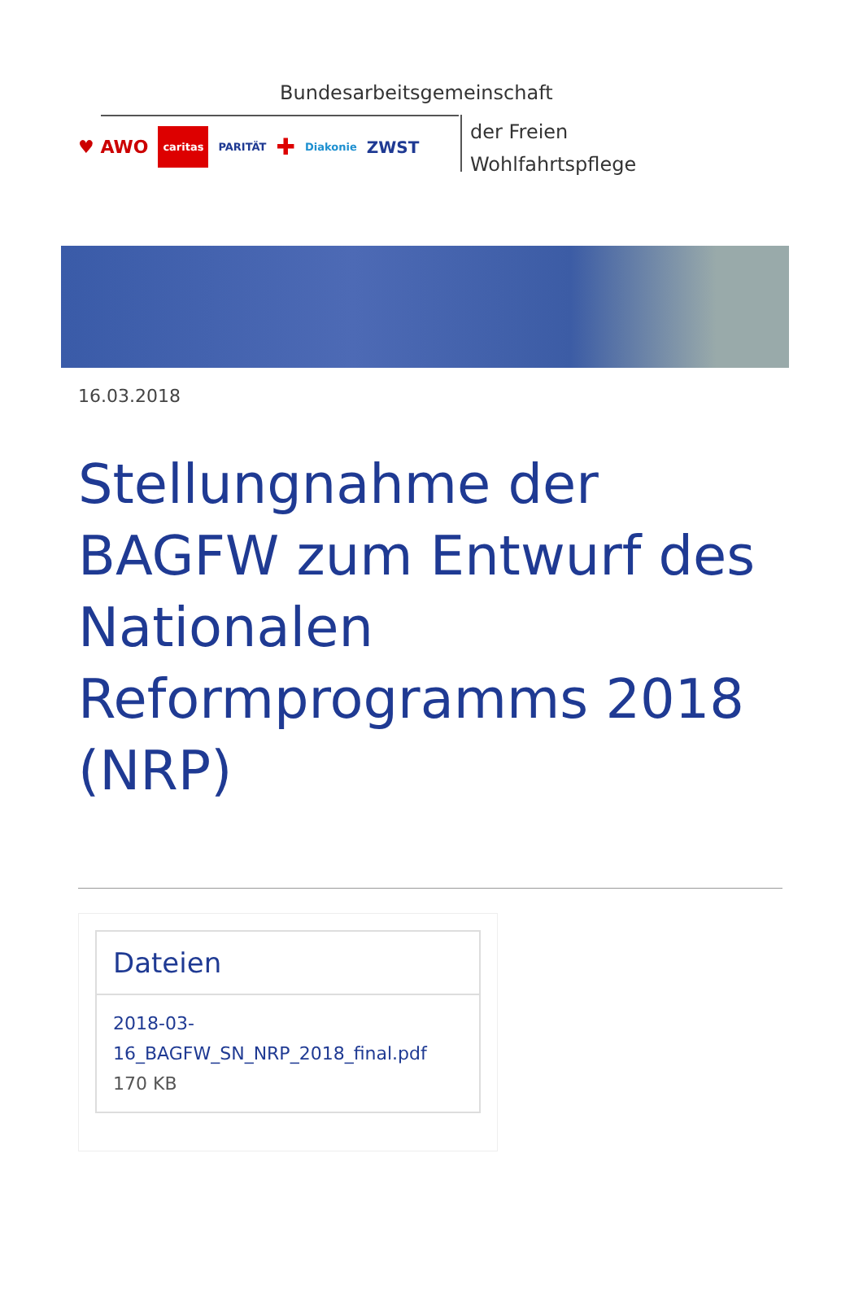Bundesarbeitsgemeinschaft
der Freien
Wohlfahrtspflege
♥ AWO caritas PARITÄT ✚ Diakonie ZWST
16.03.2018
Stellungnahme der BAGFW zum Entwurf des Nationalen Reformprogramms 2018 (NRP)
Dateien
2018-03-16_BAGFW_SN_NRP_2018_final.pdf 170 KB